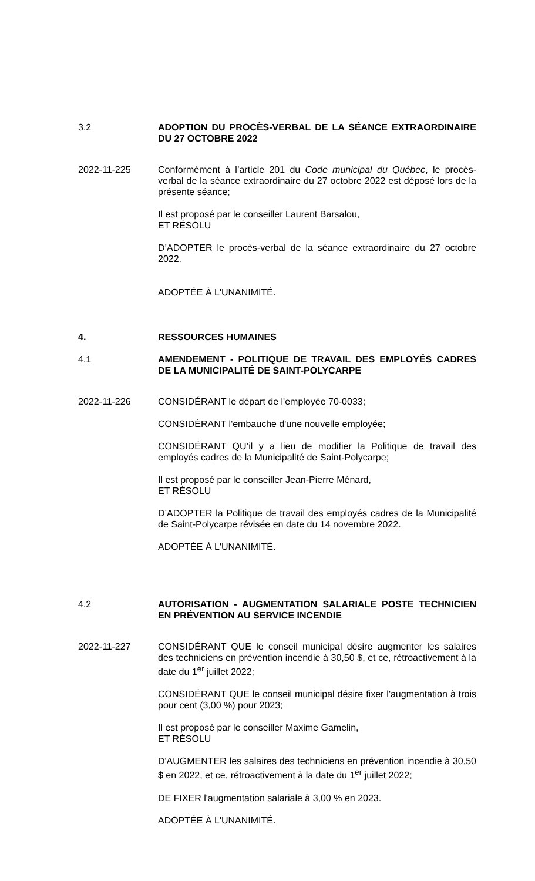3.2 ADOPTION DU PROCÈS-VERBAL DE LA SÉANCE EXTRAORDINAIRE DU 27 OCTOBRE 2022
2022-11-225 Conformément à l’article 201 du Code municipal du Québec, le procès-verbal de la séance extraordinaire du 27 octobre 2022 est déposé lors de la présente séance;
Il est proposé par le conseiller Laurent Barsalou,
ET RÉSOLU
D’ADOPTER le procès-verbal de la séance extraordinaire du 27 octobre 2022.
ADOPTÉE À L'UNANIMITÉ.
4. RESSOURCES HUMAINES
4.1 AMENDEMENT - POLITIQUE DE TRAVAIL DES EMPLOYÉS CADRES DE LA MUNICIPALITÉ DE SAINT-POLYCARPE
2022-11-226 CONSIDÉRANT le départ de l'employée 70-0033;
CONSIDÉRANT l'embauche d'une nouvelle employée;
CONSIDÉRANT QU’il y a lieu de modifier la Politique de travail des employés cadres de la Municipalité de Saint-Polycarpe;
Il est proposé par le conseiller Jean-Pierre Ménard,
ET RÉSOLU
D’ADOPTER la Politique de travail des employés cadres de la Municipalité de Saint-Polycarpe révisée en date du 14 novembre 2022.
ADOPTÉE À L'UNANIMITÉ.
4.2 AUTORISATION - AUGMENTATION SALARIALE POSTE TECHNICIEN EN PRÉVENTION AU SERVICE INCENDIE
2022-11-227 CONSIDÉRANT QUE le conseil municipal désire augmenter les salaires des techniciens en prévention incendie à 30,50 $, et ce, rétroactivement à la date du 1<sup>er</sup> juillet 2022;
CONSIDÉRANT QUE le conseil municipal désire fixer l'augmentation à trois pour cent (3,00 %) pour 2023;
Il est proposé par le conseiller Maxime Gamelin,
ET RÉSOLU
D'AUGMENTER les salaires des techniciens en prévention incendie à 30,50 $ en 2022, et ce, rétroactivement à la date du 1<sup>er</sup> juillet 2022;
DE FIXER l'augmentation salariale à 3,00 % en 2023.
ADOPTÉE À L'UNANIMITÉ.